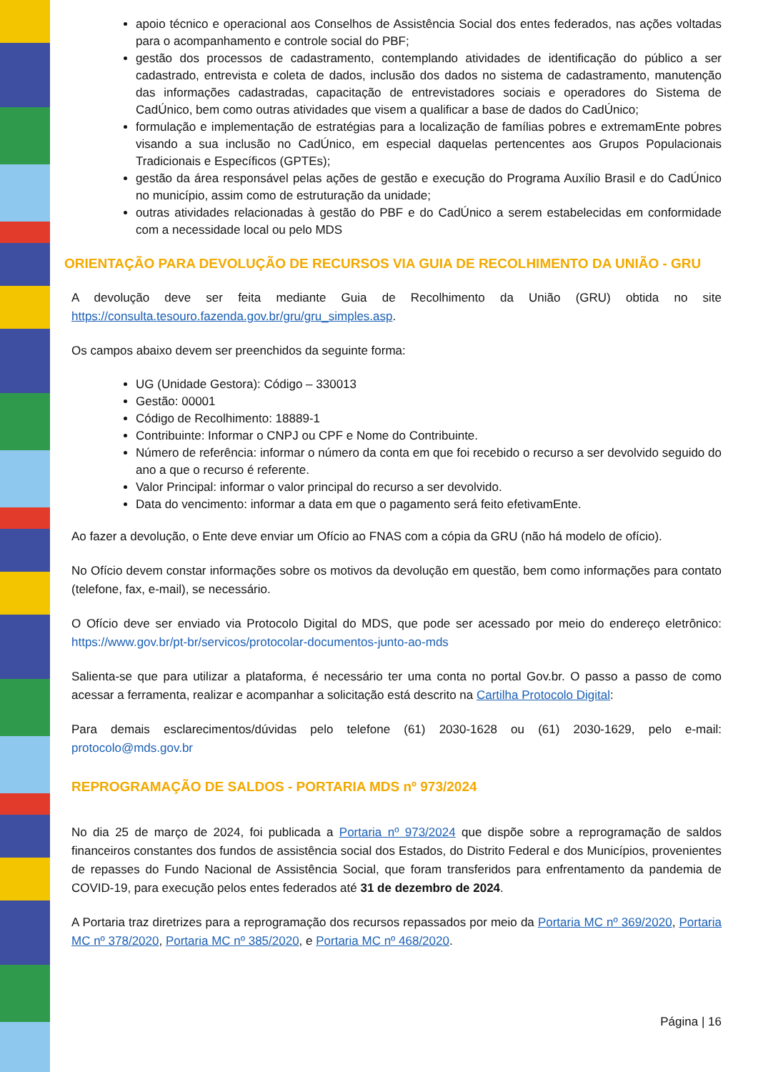apoio técnico e operacional aos Conselhos de Assistência Social dos entes federados, nas ações voltadas para o acompanhamento e controle social do PBF;
gestão dos processos de cadastramento, contemplando atividades de identificação do público a ser cadastrado, entrevista e coleta de dados, inclusão dos dados no sistema de cadastramento, manutenção das informações cadastradas, capacitação de entrevistadores sociais e operadores do Sistema de CadÚnico, bem como outras atividades que visem a qualificar a base de dados do CadÚnico;
formulação e implementação de estratégias para a localização de famílias pobres e extremamEnte pobres visando a sua inclusão no CadÚnico, em especial daquelas pertencentes aos Grupos Populacionais Tradicionais e Específicos (GPTEs);
gestão da área responsável pelas ações de gestão e execução do Programa Auxílio Brasil e do CadÚnico no município, assim como de estruturação da unidade;
outras atividades relacionadas à gestão do PBF e do CadÚnico a serem estabelecidas em conformidade com a necessidade local ou pelo MDS
ORIENTAÇÃO PARA DEVOLUÇÃO DE RECURSOS VIA GUIA DE RECOLHIMENTO DA UNIÃO - GRU
A devolução deve ser feita mediante Guia de Recolhimento da União (GRU) obtida no site https://consulta.tesouro.fazenda.gov.br/gru/gru_simples.asp.
Os campos abaixo devem ser preenchidos da seguinte forma:
UG (Unidade Gestora): Código – 330013
Gestão: 00001
Código de Recolhimento: 18889-1
Contribuinte: Informar o CNPJ ou CPF e Nome do Contribuinte.
Número de referência: informar o número da conta em que foi recebido o recurso a ser devolvido seguido do ano a que o recurso é referente.
Valor Principal: informar o valor principal do recurso a ser devolvido.
Data do vencimento: informar a data em que o pagamento será feito efetivamEnte.
Ao fazer a devolução, o Ente deve enviar um Ofício ao FNAS com a cópia da GRU (não há modelo de ofício).
No Ofício devem constar informações sobre os motivos da devolução em questão, bem como informações para contato (telefone, fax, e-mail), se necessário.
O Ofício deve ser enviado via Protocolo Digital do MDS, que pode ser acessado por meio do endereço eletrônico: https://www.gov.br/pt-br/servicos/protocolar-documentos-junto-ao-mds
Salienta-se que para utilizar a plataforma, é necessário ter uma conta no portal Gov.br. O passo a passo de como acessar a ferramenta, realizar e acompanhar a solicitação está descrito na Cartilha Protocolo Digital:
Para demais esclarecimentos/dúvidas pelo telefone (61) 2030-1628 ou (61) 2030-1629, pelo e-mail: protocolo@mds.gov.br
REPROGRAMAÇÃO DE SALDOS - PORTARIA MDS nº 973/2024
No dia 25 de março de 2024, foi publicada a Portaria nº 973/2024 que dispõe sobre a reprogramação de saldos financeiros constantes dos fundos de assistência social dos Estados, do Distrito Federal e dos Municípios, provenientes de repasses do Fundo Nacional de Assistência Social, que foram transferidos para enfrentamento da pandemia de COVID-19, para execução pelos entes federados até 31 de dezembro de 2024.
A Portaria traz diretrizes para a reprogramação dos recursos repassados por meio da Portaria MC nº 369/2020, Portaria MC nº 378/2020, Portaria MC nº 385/2020, e Portaria MC nº 468/2020.
Página | 16